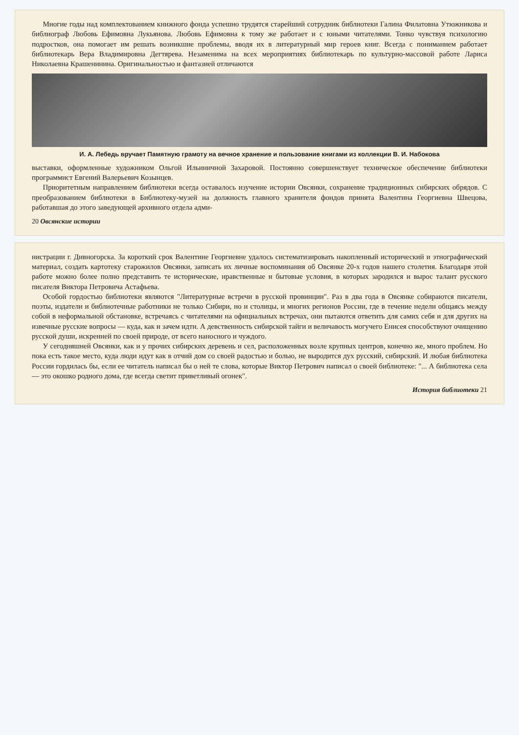Многие годы над комплектованием книжного фонда успешно трудятся старейший сотрудник библиотеки Галина Филатовна Утюжникова и библиограф Любовь Ефимовна Лукьянова. Любовь Ефимовна к тому же работает и с юными читателями. Тонко чувствуя психологию подростков, она помогает им решать возникшие проблемы, вводя их в литературный мир героев книг. Всегда с пониманием работает библиотекарь Вера Владимировна Дегтярева. Незаменима на всех мероприятиях библиотекарь по культурно-массовой работе Лариса Николаевна Крашенинина. Оригинальностью и фантазией отличаются
И. А. Лебедь вручает Памятную грамоту на вечное хранение и пользование книгами из коллекции В. И. Набокова
выставки, оформленные художником Ольгой Ильиничной Захаровой. Постоянно совершенствует техническое обеспечение библиотеки программист Евгений Валерьевич Козынцев.
Приоритетным направлением библиотеки всегда оставалось изучение истории Овсянки, сохранение традиционных сибирских обрядов. С преобразованием библиотеки в Библиотеку-музей на должность главного хранителя фондов принята Валентина Георгиевна Швецова, работавшая до этого заведующей архивного отдела адми-
20 Овсянские истории
нистрации г. Дивногорска. За короткий срок Валентине Георгиевне удалось систематизировать накопленный исторический и этнографический материал, создать картотеку старожилов Овсянки, записать их личные воспоминания об Овсянке 20-х годов нашего столетия. Благодаря этой работе можно более полно представить те исторические, нравственные и бытовые условия, в которых зародился и вырос талант русского писателя Виктора Петровича Астафьева.
Особой гордостью библиотеки являются "Литературные встречи в русской провинции". Раз в два года в Овсянке собираются писатели, поэты, издатели и библиотечные работники не только Сибири, но и столицы, и многих регионов России, где в течение недели общаясь между собой в неформальной обстановке, встречаясь с читателями на официальных встречах, они пытаются ответить для самих себя и для других на извечные русские вопросы — куда, как и зачем идти. А девственность сибирской тайги и величавость могучего Енисея способствуют очищению русской души, искренней по своей природе, от всего наносного и чуждого.
У сегодняшней Овсянки, как и у прочих сибирских деревень и сел, расположенных возле крупных центров, конечно же, много проблем. Но пока есть такое место, куда люди идут как в отчий дом со своей радостью и болью, не выродится дух русский, сибирский. И любая библиотека России гордилась бы, если ее читатель написал бы о ней те слова, которые Виктор Петрович написал о своей библиотеке: "... А библиотека села — это окошко родного дома, где всегда светит приветливый огонек".
История библиотеки 21